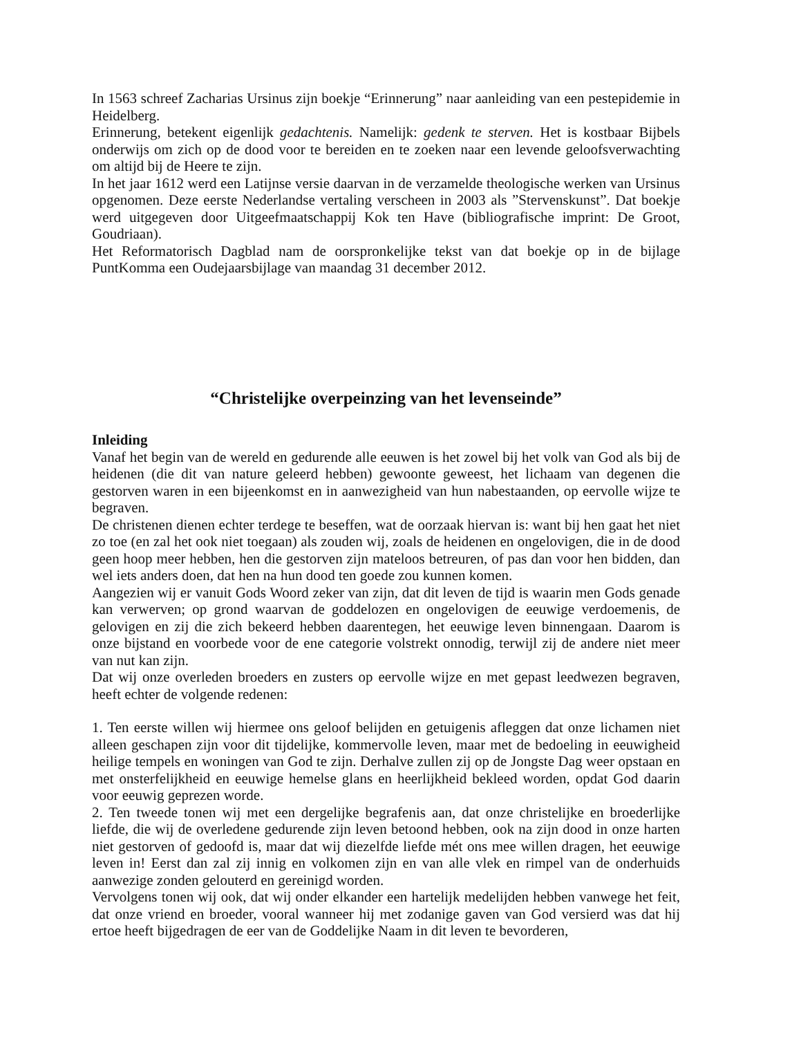In 1563 schreef Zacharias Ursinus zijn boekje “Erinnerung” naar aanleiding van een pestepidemie in Heidelberg.
Erinnerung, betekent eigenlijk gedachtenis. Namelijk: gedenk te sterven. Het is kostbaar Bijbels onderwijs om zich op de dood voor te bereiden en te zoeken naar een levende geloofsverwachting om altijd bij de Heere te zijn.
In het jaar 1612 werd een Latijnse versie daarvan in de verzamelde theologische werken van Ursinus opgenomen. Deze eerste Nederlandse vertaling verscheen in 2003 als ”Stervenskunst”. Dat boekje werd uitgegeven door Uitgeefmaatschappij Kok ten Have (bibliografische imprint: De Groot, Goudriaan).
Het Reformatorisch Dagblad nam de oorspronkelijke tekst van dat boekje op in de bijlage PuntKomma een Oudejaarsbijlage van maandag 31 december 2012.
“Christelijke overpeinzing van het levenseinde”
Inleiding
Vanaf het begin van de wereld en gedurende alle eeuwen is het zowel bij het volk van God als bij de heidenen (die dit van nature geleerd hebben) gewoonte geweest, het lichaam van degenen die gestorven waren in een bijeenkomst en in aanwezigheid van hun nabestaanden, op eervolle wijze te begraven.
De christenen dienen echter terdege te beseffen, wat de oorzaak hiervan is: want bij hen gaat het niet zo toe (en zal het ook niet toegaan) als zouden wij, zoals de heidenen en ongelovigen, die in de dood geen hoop meer hebben, hen die gestorven zijn mateloos betreuren, of pas dan voor hen bidden, dan wel iets anders doen, dat hen na hun dood ten goede zou kunnen komen.
Aangezien wij er vanuit Gods Woord zeker van zijn, dat dit leven de tijd is waarin men Gods genade kan verwerven; op grond waarvan de goddelozen en ongelovigen de eeuwige verdoemenis, de gelovigen en zij die zich bekeerd hebben daarentegen, het eeuwige leven binnengaan. Daarom is onze bijstand en voorbede voor de ene categorie volstrekt onnodig, terwijl zij de andere niet meer van nut kan zijn.
Dat wij onze overleden broeders en zusters op eervolle wijze en met gepast leedwezen begraven, heeft echter de volgende redenen:
1. Ten eerste willen wij hiermee ons geloof belijden en getuigenis afleggen dat onze lichamen niet alleen geschapen zijn voor dit tijdelijke, kommervolle leven, maar met de bedoeling in eeuwigheid heilige tempels en woningen van God te zijn. Derhalve zullen zij op de Jongste Dag weer opstaan en met onsterfelijkheid en eeuwige hemelse glans en heerlijkheid bekleed worden, opdat God daarin voor eeuwig geprezen worde.
2. Ten tweede tonen wij met een dergelijke begrafenis aan, dat onze christelijke en broederlijke liefde, die wij de overledene gedurende zijn leven betoond hebben, ook na zijn dood in onze harten niet gestorven of gedoofd is, maar dat wij diezelfde liefde mét ons mee willen dragen, het eeuwige leven in! Eerst dan zal zij innig en volkomen zijn en van alle vlek en rimpel van de onderhuids aanwezige zonden gelouterd en gereinigd worden.
Vervolgens tonen wij ook, dat wij onder elkander een hartelijk medelijden hebben vanwege het feit, dat onze vriend en broeder, vooral wanneer hij met zodanige gaven van God versierd was dat hij ertoe heeft bijgedragen de eer van de Goddelijke Naam in dit leven te bevorderen,